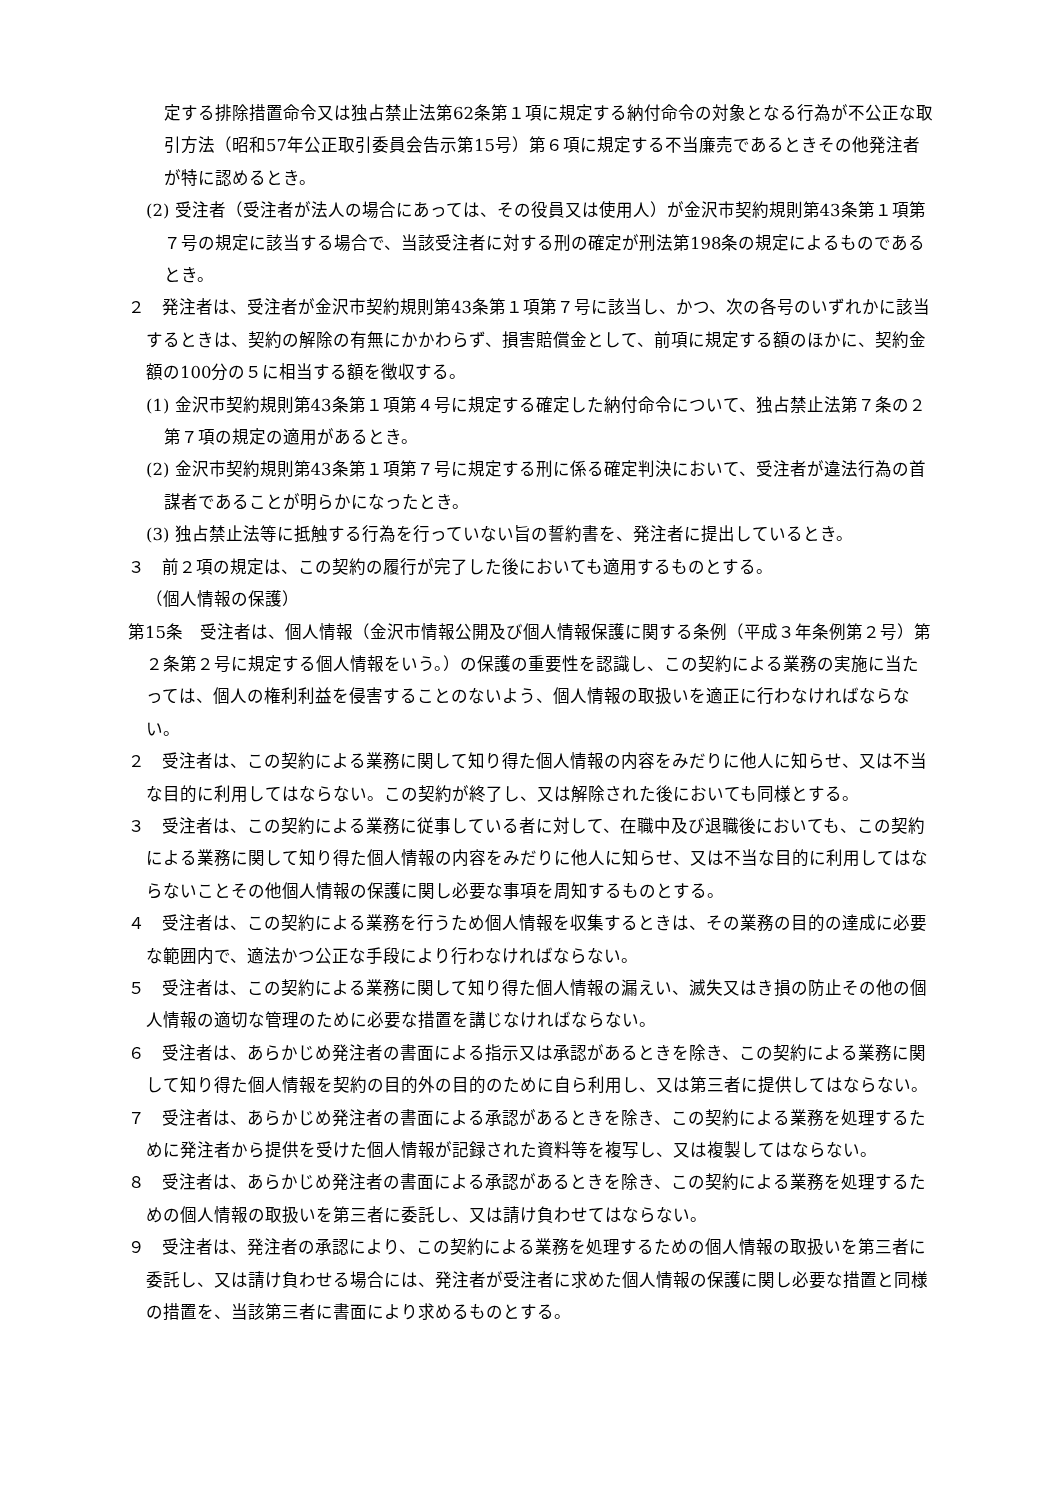定する排除措置命令又は独占禁止法第62条第１項に規定する納付命令の対象となる行為が不公正な取引方法（昭和57年公正取引委員会告示第15号）第６項に規定する不当廉売であるときその他発注者が特に認めるとき。
(2) 受注者（受注者が法人の場合にあっては、その役員又は使用人）が金沢市契約規則第43条第１項第７号の規定に該当する場合で、当該受注者に対する刑の確定が刑法第198条の規定によるものであるとき。
２　発注者は、受注者が金沢市契約規則第43条第１項第７号に該当し、かつ、次の各号のいずれかに該当するときは、契約の解除の有無にかかわらず、損害賠償金として、前項に規定する額のほかに、契約金額の100分の５に相当する額を徴収する。
(1) 金沢市契約規則第43条第１項第４号に規定する確定した納付命令について、独占禁止法第７条の２第７項の規定の適用があるとき。
(2) 金沢市契約規則第43条第１項第７号に規定する刑に係る確定判決において、受注者が違法行為の首謀者であることが明らかになったとき。
(3) 独占禁止法等に抵触する行為を行っていない旨の誓約書を、発注者に提出しているとき。
３　前２項の規定は、この契約の履行が完了した後においても適用するものとする。
（個人情報の保護）
第15条　受注者は、個人情報（金沢市情報公開及び個人情報保護に関する条例（平成３年条例第２号）第２条第２号に規定する個人情報をいう。）の保護の重要性を認識し、この契約による業務の実施に当たっては、個人の権利利益を侵害することのないよう、個人情報の取扱いを適正に行わなければならない。
２　受注者は、この契約による業務に関して知り得た個人情報の内容をみだりに他人に知らせ、又は不当な目的に利用してはならない。この契約が終了し、又は解除された後においても同様とする。
３　受注者は、この契約による業務に従事している者に対して、在職中及び退職後においても、この契約による業務に関して知り得た個人情報の内容をみだりに他人に知らせ、又は不当な目的に利用してはならないことその他個人情報の保護に関し必要な事項を周知するものとする。
４　受注者は、この契約による業務を行うため個人情報を収集するときは、その業務の目的の達成に必要な範囲内で、適法かつ公正な手段により行わなければならない。
５　受注者は、この契約による業務に関して知り得た個人情報の漏えい、滅失又はき損の防止その他の個人情報の適切な管理のために必要な措置を講じなければならない。
６　受注者は、あらかじめ発注者の書面による指示又は承認があるときを除き、この契約による業務に関して知り得た個人情報を契約の目的外の目的のために自ら利用し、又は第三者に提供してはならない。
７　受注者は、あらかじめ発注者の書面による承認があるときを除き、この契約による業務を処理するために発注者から提供を受けた個人情報が記録された資料等を複写し、又は複製してはならない。
８　受注者は、あらかじめ発注者の書面による承認があるときを除き、この契約による業務を処理するための個人情報の取扱いを第三者に委託し、又は請け負わせてはならない。
９　受注者は、発注者の承認により、この契約による業務を処理するための個人情報の取扱いを第三者に委託し、又は請け負わせる場合には、発注者が受注者に求めた個人情報の保護に関し必要な措置と同様の措置を、当該第三者に書面により求めるものとする。